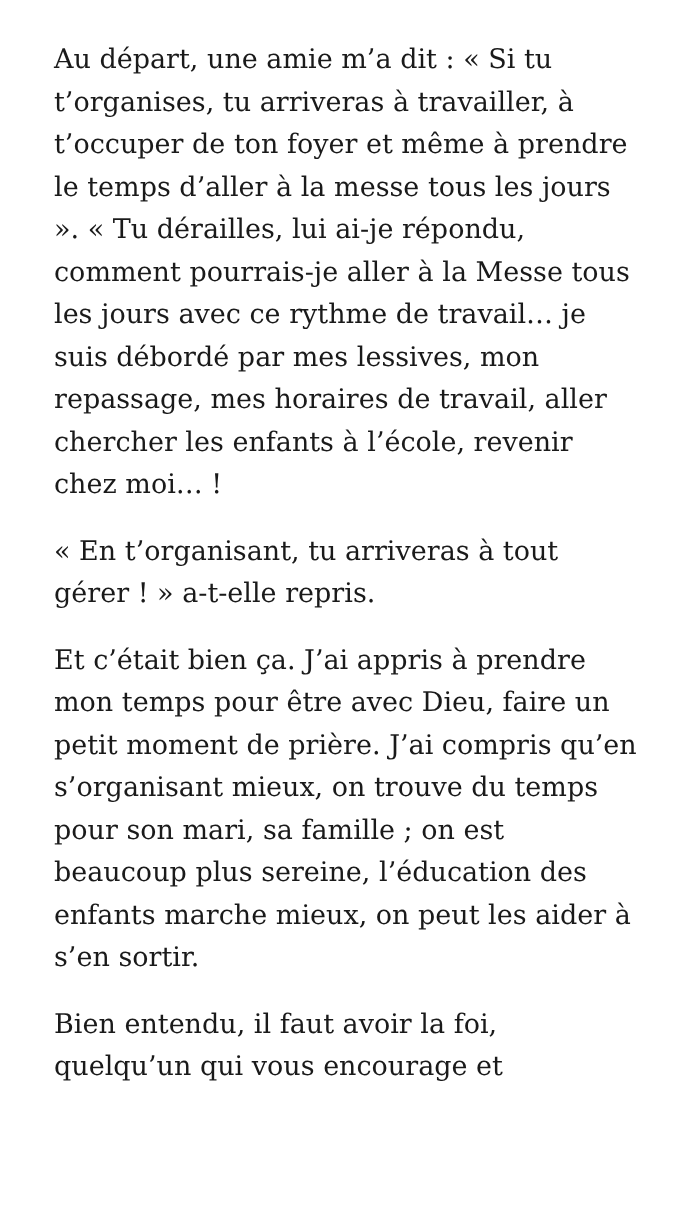Au départ, une amie m’a dit : « Si tu t’organises, tu arriveras à travailler, à t’occuper de ton foyer et même à prendre le temps d’aller à la messe tous les jours ». « Tu dérailles, lui ai-je répondu, comment pourrais-je aller à la Messe tous les jours avec ce rythme de travail… je suis débordé par mes lessives, mon repassage, mes horaires de travail, aller chercher les enfants à l’école, revenir chez moi… !
« En t’organisant, tu arriveras à tout gérer ! » a-t-elle repris.
Et c’était bien ça. J’ai appris à prendre mon temps pour être avec Dieu, faire un petit moment de prière. J’ai compris qu’en s’organisant mieux, on trouve du temps pour son mari, sa famille ; on est beaucoup plus sereine, l’éducation des enfants marche mieux, on peut les aider à s’en sortir.
Bien entendu, il faut avoir la foi, quelqu’un qui vous encourage et